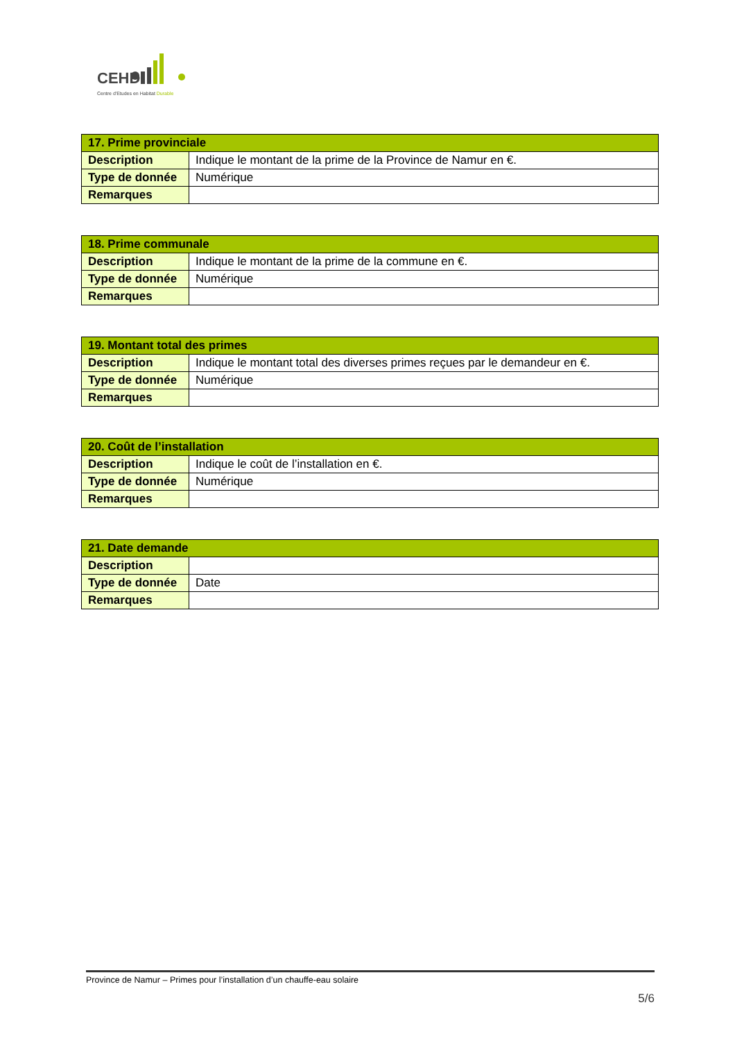CEHD
Centre d'Etudes en Habitat Durable
| 17. Prime provinciale | |
| --- | --- |
| Description | Indique le montant de la prime de la Province de Namur en €. |
| Type de donnée | Numérique |
| Remarques | |
| 18. Prime communale | |
| --- | --- |
| Description | Indique le montant de la prime de la commune en €. |
| Type de donnée | Numérique |
| Remarques | |
| 19. Montant total des primes | |
| --- | --- |
| Description | Indique le montant total des diverses primes reçues par le demandeur en €. |
| Type de donnée | Numérique |
| Remarques | |
| 20. Coût de l’installation | |
| --- | --- |
| Description | Indique le coût de l’installation en €. |
| Type de donnée | Numérique |
| Remarques | |
| 21. Date demande | |
| --- | --- |
| Description | |
| Type de donnée | Date |
| Remarques | |
Province de Namur – Primes pour l’installation d’un chauffe-eau solaire
5/6